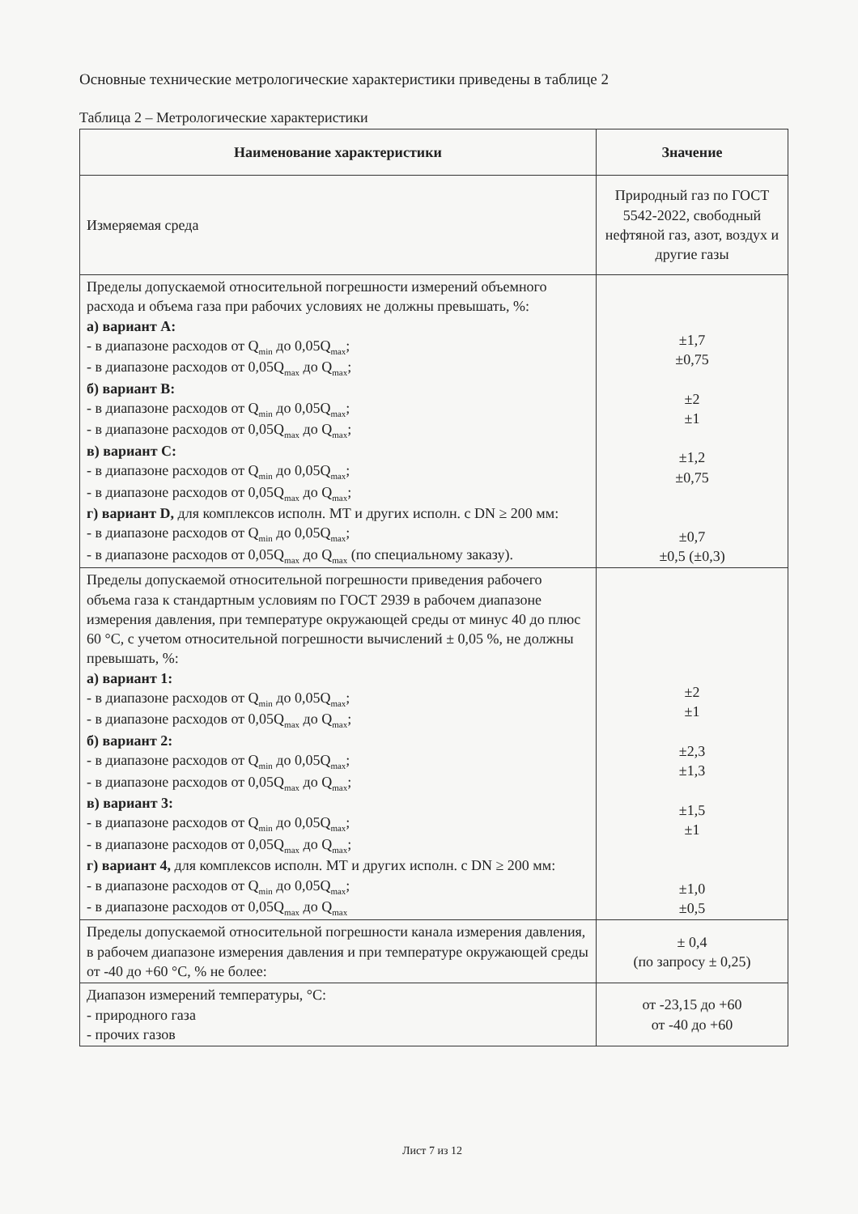Основные технические метрологические характеристики приведены в таблице 2
Таблица 2 – Метрологические характеристики
| Наименование характеристики | Значение |
| --- | --- |
| Измеряемая среда | Природный газ по ГОСТ 5542-2022, свободный нефтяной газ, азот, воздух и другие газы |
| Пределы допускаемой относительной погрешности измерений объемного расхода и объема газа при рабочих условиях не должны превышать, %: а) вариант А: - в диапазоне расходов от Q<sub>min</sub> до 0,05Q<sub>max</sub>; - в диапазоне расходов от 0,05Q<sub>max</sub> до Q<sub>max</sub>; б) вариант В: - в диапазоне расходов от Q<sub>min</sub> до 0,05Q<sub>max</sub>; - в диапазоне расходов от 0,05Q<sub>max</sub> до Q<sub>max</sub>; в) вариант С: - в диапазоне расходов от Q<sub>min</sub> до 0,05Q<sub>max</sub>; - в диапазоне расходов от 0,05Q<sub>max</sub> до Q<sub>max</sub>; г) вариант D, для комплексов исполн. МТ и других исполн. с DN ≥ 200 мм: - в диапазоне расходов от Q<sub>min</sub> до 0,05Q<sub>max</sub>; - в диапазоне расходов от 0,05Q<sub>max</sub> до Q<sub>max</sub> (по специальному заказу). | ±1,7 ±0,75 ±2 ±1 ±1,2 ±0,75 ±0,7 ±0,5 (±0,3) |
| Пределы допускаемой относительной погрешности приведения рабочего объема газа к стандартным условиям по ГОСТ 2939 в рабочем диапазоне измерения давления, при температуре окружающей среды от минус 40 до плюс 60 °С, с учетом относительной погрешности вычислений ± 0,05 %, не должны превышать, %: а) вариант 1: - в диапазоне расходов от Q<sub>min</sub> до 0,05Q<sub>max</sub>; - в диапазоне расходов от 0,05Q<sub>max</sub> до Q<sub>max</sub>; б) вариант 2: - в диапазоне расходов от Q<sub>min</sub> до 0,05Q<sub>max</sub>; - в диапазоне расходов от 0,05Q<sub>max</sub> до Q<sub>max</sub>; в) вариант 3: - в диапазоне расходов от Q<sub>min</sub> до 0,05Q<sub>max</sub>; - в диапазоне расходов от 0,05Q<sub>max</sub> до Q<sub>max</sub>; г) вариант 4, для комплексов исполн. МТ и других исполн. с DN ≥ 200 мм: - в диапазоне расходов от Q<sub>min</sub> до 0,05Q<sub>max</sub>; - в диапазоне расходов от 0,05Q<sub>max</sub> до Q<sub>max</sub> | ±2 ±1 ±2,3 ±1,3 ±1,5 ±1 ±1,0 ±0,5 |
| Пределы допускаемой относительной погрешности канала измерения давления, в рабочем диапазоне измерения давления и при температуре окружающей среды от -40 до +60 °С, % не более: | ± 0,4 (по запросу ± 0,25) |
| Диапазон измерений температуры, °С: - природного газа - прочих газов | от -23,15 до +60 от -40 до +60 |
Лист 7 из 12